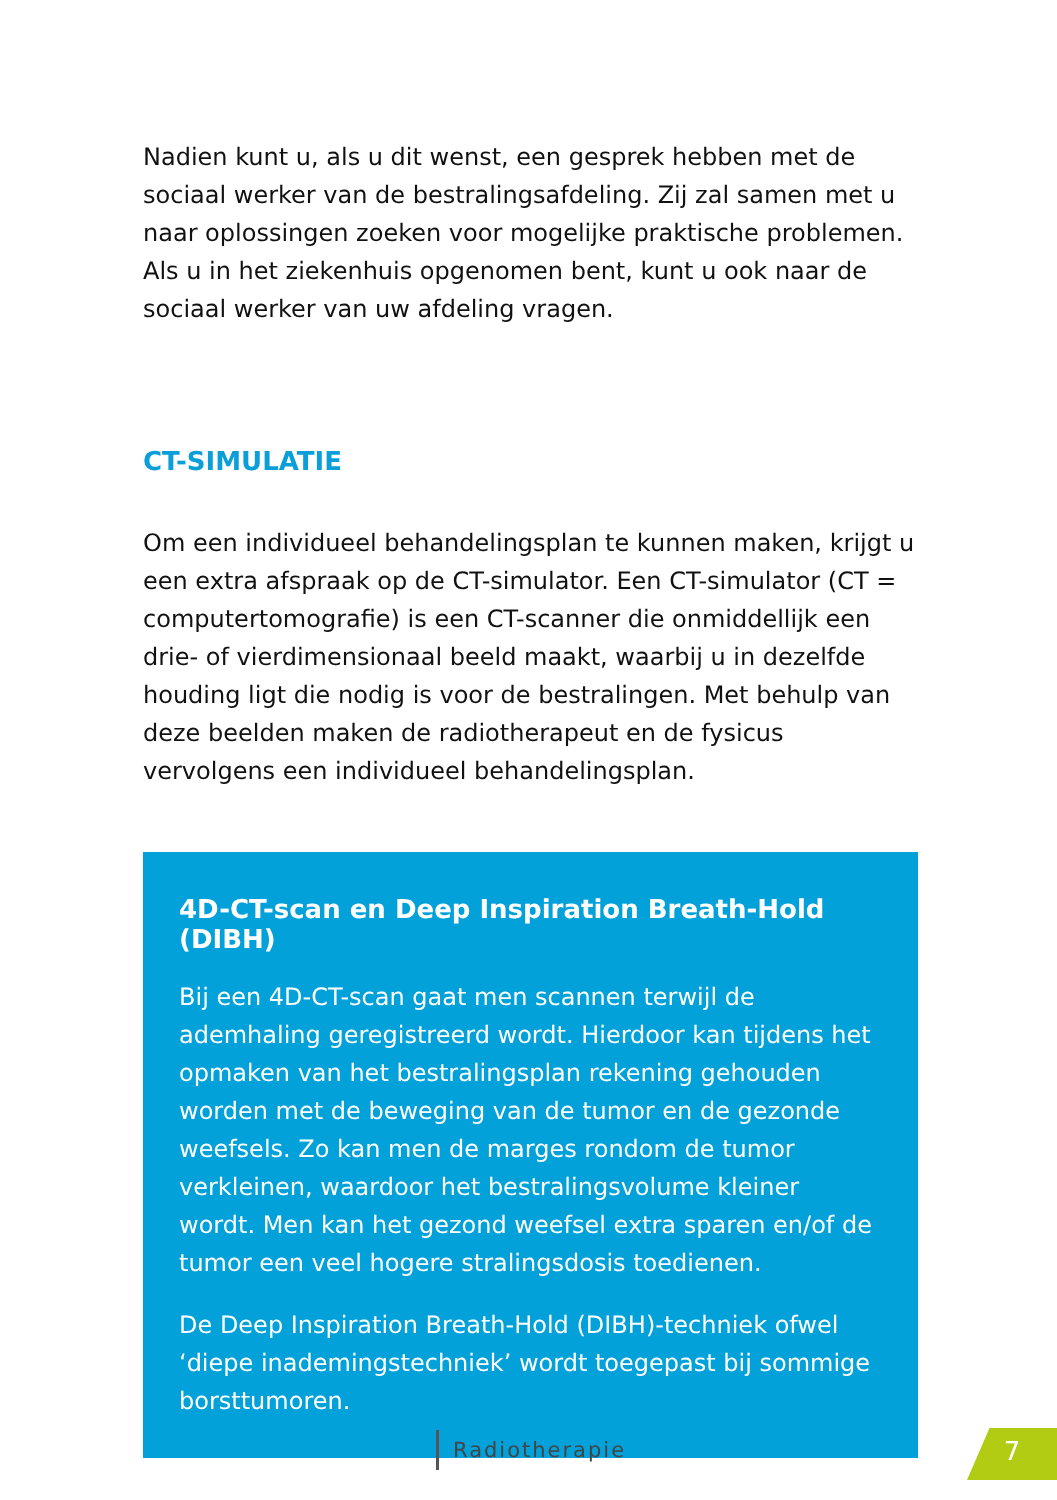Nadien kunt u, als u dit wenst, een gesprek hebben met de sociaal werker van de bestralingsafdeling. Zij zal samen met u naar oplos­singen zoeken voor mogelijke praktische problemen. Als u in het ziekenhuis opgenomen bent, kunt u ook naar de sociaal werker van uw afdeling vragen.
CT-SIMULATIE
Om een individueel behandelingsplan te kunnen maken, krijgt u een extra afspraak op de CT-simulator. Een CT-simulator (CT = computertomografie) is een CT-scanner die onmiddellijk een drie- of vierdimensionaal beeld maakt, waarbij u in dezelfde houding ligt die nodig is voor de bestralingen. Met behulp van deze beelden maken de radiotherapeut en de fysicus vervolgens een individueel behandelingsplan.
4D-CT-scan en Deep Inspiration Breath-Hold (DIBH)
Bij een 4D-CT-scan gaat men scannen terwijl de ademhaling geregistreerd wordt. Hierdoor kan tijdens het opmaken van het bestralingsplan rekening gehouden worden met de beweging van de tumor en de gezonde weefsels. Zo kan men de marges rondom de tumor verkleinen, waardoor het bestralingsvolume kleiner wordt. Men kan het gezond weefsel extra sparen en/of de tumor een veel hogere stralingsdosis toedienen.
De Deep Inspiration Breath-Hold (DIBH)-techniek ofwel ‘diepe inademingstechniek’ wordt toegepast bij sommige borsttumoren.
Radiotherapie 7